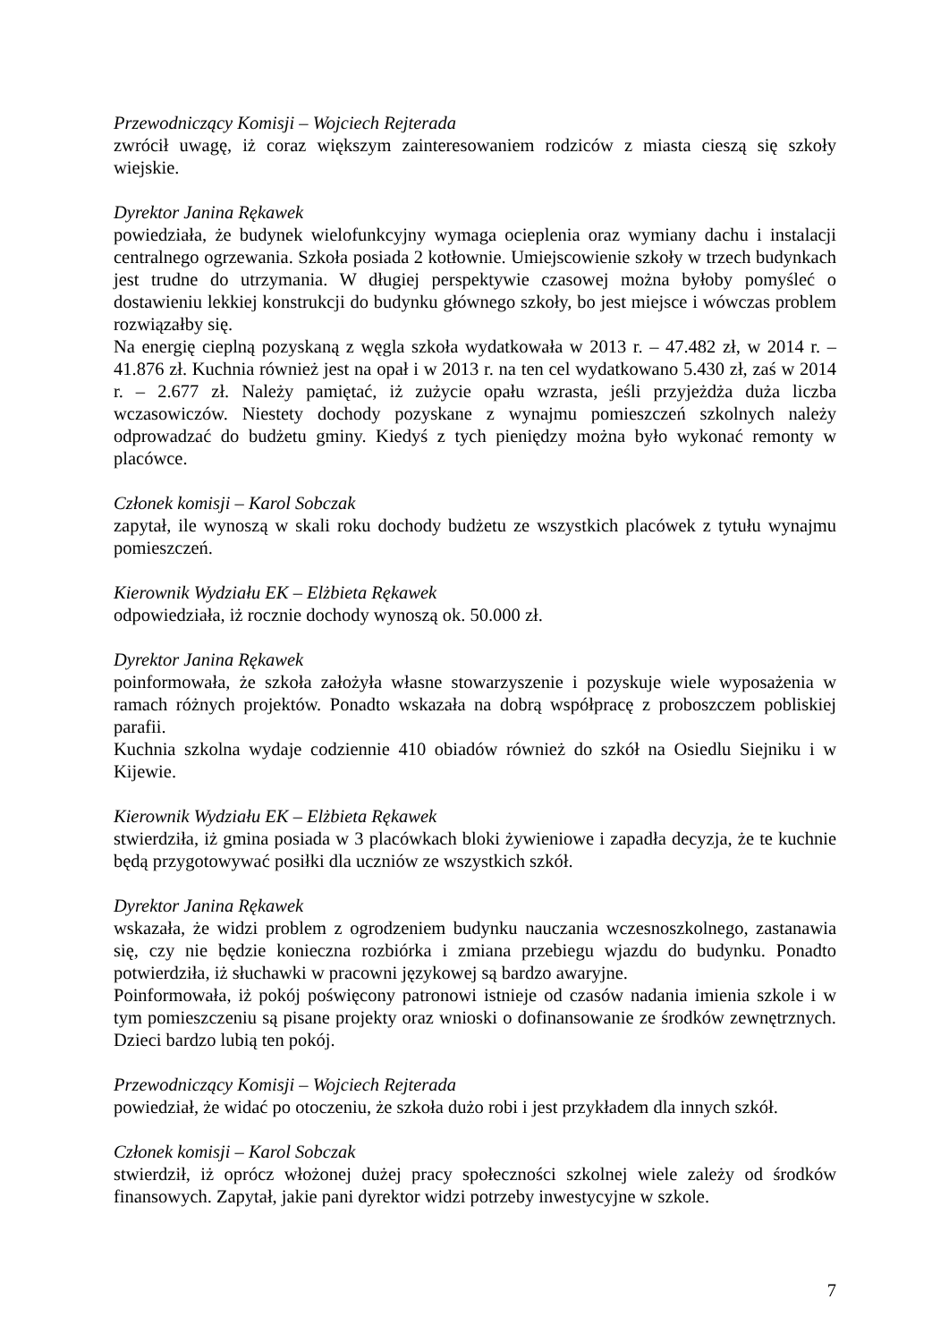Przewodniczący Komisji – Wojciech Rejterada
zwrócił uwagę, iż coraz większym zainteresowaniem rodziców z miasta cieszą się szkoły wiejskie.
Dyrektor Janina Rękawek
powiedziała, że budynek wielofunkcyjny wymaga ocieplenia oraz wymiany dachu i instalacji centralnego ogrzewania. Szkoła posiada 2 kotłownie. Umiejscowienie szkoły w trzech budynkach jest trudne do utrzymania. W długiej perspektywie czasowej można byłoby pomyśleć o dostawieniu lekkiej konstrukcji do budynku głównego szkoły, bo jest miejsce i wówczas problem rozwiązałby się.
Na energię cieplną pozyskaną z węgla szkoła wydatkowała w 2013 r. – 47.482 zł, w 2014 r. – 41.876 zł. Kuchnia również jest na opał i w 2013 r. na ten cel wydatkowano 5.430 zł, zaś w 2014 r. – 2.677 zł. Należy pamiętać, iż zużycie opału wzrasta, jeśli przyjeżdża duża liczba wczasowiczów. Niestety dochody pozyskane z wynajmu pomieszczeń szkolnych należy odprowadzać do budżetu gminy. Kiedyś z tych pieniędzy można było wykonać remonty w placówce.
Członek komisji – Karol Sobczak
zapytał, ile wynoszą w skali roku dochody budżetu ze wszystkich placówek z tytułu wynajmu pomieszczeń.
Kierownik Wydziału EK – Elżbieta Rękawek
odpowiedziała, iż rocznie dochody wynoszą ok. 50.000 zł.
Dyrektor Janina Rękawek
poinformowała, że szkoła założyła własne stowarzyszenie i pozyskuje wiele wyposażenia w ramach różnych projektów. Ponadto wskazała na dobrą współpracę z proboszczem pobliskiej parafii.
Kuchnia szkolna wydaje codziennie 410 obiadów również do szkół na Osiedlu Siejniku i w Kijewie.
Kierownik Wydziału EK – Elżbieta Rękawek
stwierdziła, iż gmina posiada w 3 placówkach bloki żywieniowe i zapadła decyzja, że te kuchnie będą przygotowywać posiłki dla uczniów ze wszystkich szkół.
Dyrektor Janina Rękawek
wskazała, że widzi problem z ogrodzeniem budynku nauczania wczesnoszkolnego, zastanawia się, czy nie będzie konieczna rozbiórka i zmiana przebiegu wjazdu do budynku. Ponadto potwierdziła, iż słuchawki w pracowni językowej są bardzo awaryjne.
Poinformowała, iż pokój poświęcony patronowi istnieje od czasów nadania imienia szkole i w tym pomieszczeniu są pisane projekty oraz wnioski o dofinansowanie ze środków zewnętrznych. Dzieci bardzo lubią ten pokój.
Przewodniczący Komisji – Wojciech Rejterada
powiedział, że widać po otoczeniu, że szkoła dużo robi i jest przykładem dla innych szkół.
Członek komisji – Karol Sobczak
stwierdził, iż oprócz włożonej dużej pracy społeczności szkolnej wiele zależy od środków finansowych. Zapytał, jakie pani dyrektor widzi potrzeby inwestycyjne w szkole.
7